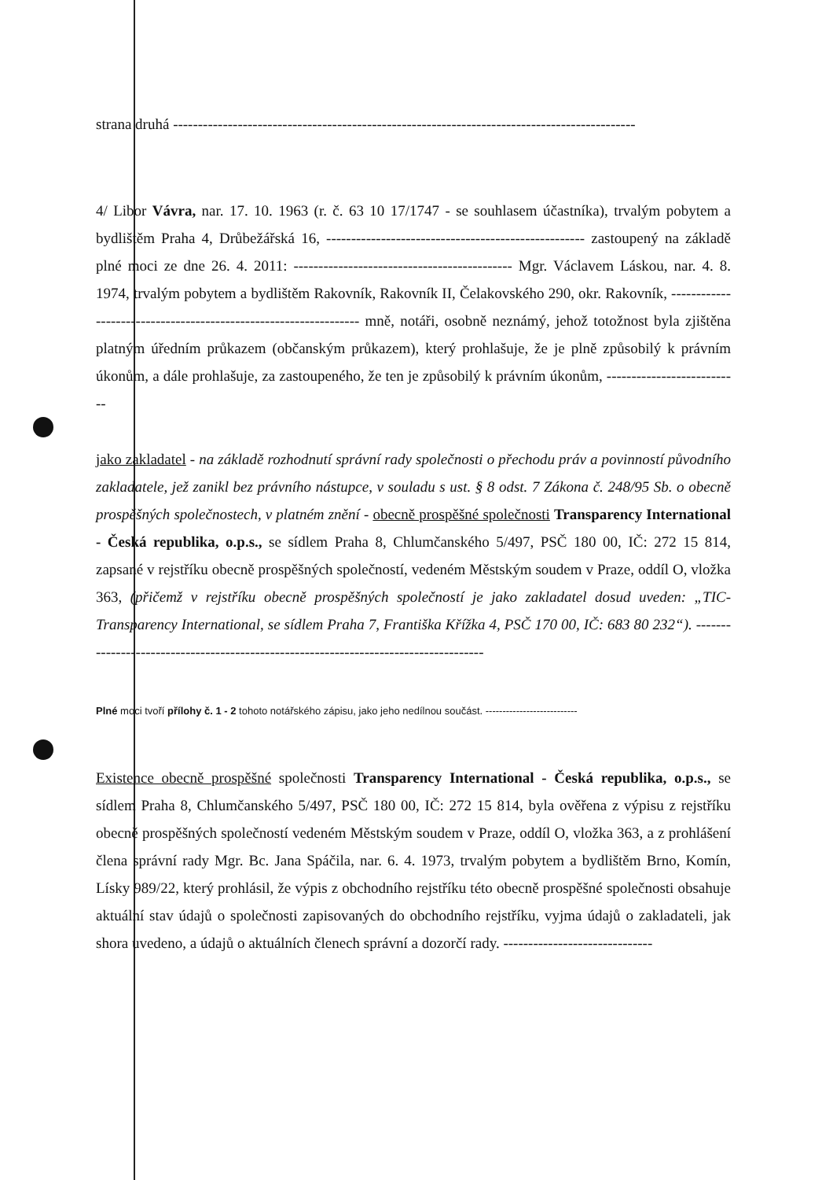strana druhá ---------------------------------------------------------------------------------------------
4/ Libor Vávra, nar. 17. 10. 1963 (r. č. 63 10 17/1747 - se souhlasem účastníka), trvalým pobytem a bydlištěm Praha 4, Drůbežářská 16, ---------------------------------------------------- zastoupený na základě plné moci ze dne 26. 4. 2011: -------------------------------------------- Mgr. Václavem Láskou, nar. 4. 8. 1974, trvalým pobytem a bydlištěm Rakovník, Rakovník II, Čelakovského 290, okr. Rakovník, ----------------------------------------------------------------- mně, notáři, osobně neznámý, jehož totožnost byla zjištěna platným úředním průkazem (občanským průkazem), který prohlašuje, že je plně způsobilý k právním úkonům, a dále prohlašuje, za zastoupeného, že ten je způsobilý k právním úkonům, ---------------------------
jako zakladatel - na základě rozhodnutí správní rady společnosti o přechodu práv a povinností původního zakladatele, jež zanikl bez právního nástupce, v souladu s ust. § 8 odst. 7 Zákona č. 248/95 Sb. o obecně prospěšných společnostech, v platném znění - obecně prospěšné společnosti Transparency International - Česká republika, o.p.s., se sídlem Praha 8, Chlumčanského 5/497, PSČ 180 00, IČ: 272 15 814, zapsané v rejstříku obecně prospěšných společností, vedeném Městským soudem v Praze, oddíl O, vložka 363, (přičemž v rejstříku obecně prospěšných společností je jako zakladatel dosud uveden: „TIC-Transparency International, se sídlem Praha 7, Františka Křížka 4, PSČ 170 00, IČ: 683 80 232“). -------------------------------------------------------------------------------------
Plné moci tvoří přílohy č. 1 - 2 tohoto notářského zápisu, jako jeho nedílnou součást. ---------------------------
Existence obecně prospěšné společnosti Transparency International - Česká republika, o.p.s., se sídlem Praha 8, Chlumčanského 5/497, PSČ 180 00, IČ: 272 15 814, byla ověřena z výpisu z rejstříku obecně prospěšných společností vedeném Městským soudem v Praze, oddíl O, vložka 363, a z prohlášení člena správní rady Mgr. Bc. Jana Spáčila, nar. 6. 4. 1973, trvalým pobytem a bydlištěm Brno, Komín, Lísky 989/22, který prohlásil, že výpis z obchodního rejstříku této obecně prospěšné společnosti obsahuje aktuální stav údajů o společnosti zapisovaných do obchodního rejstříku, vyjma údajů o zakladateli, jak shora uvedeno, a údajů o aktuálních členech správní a dozorčí rady. ------------------------------